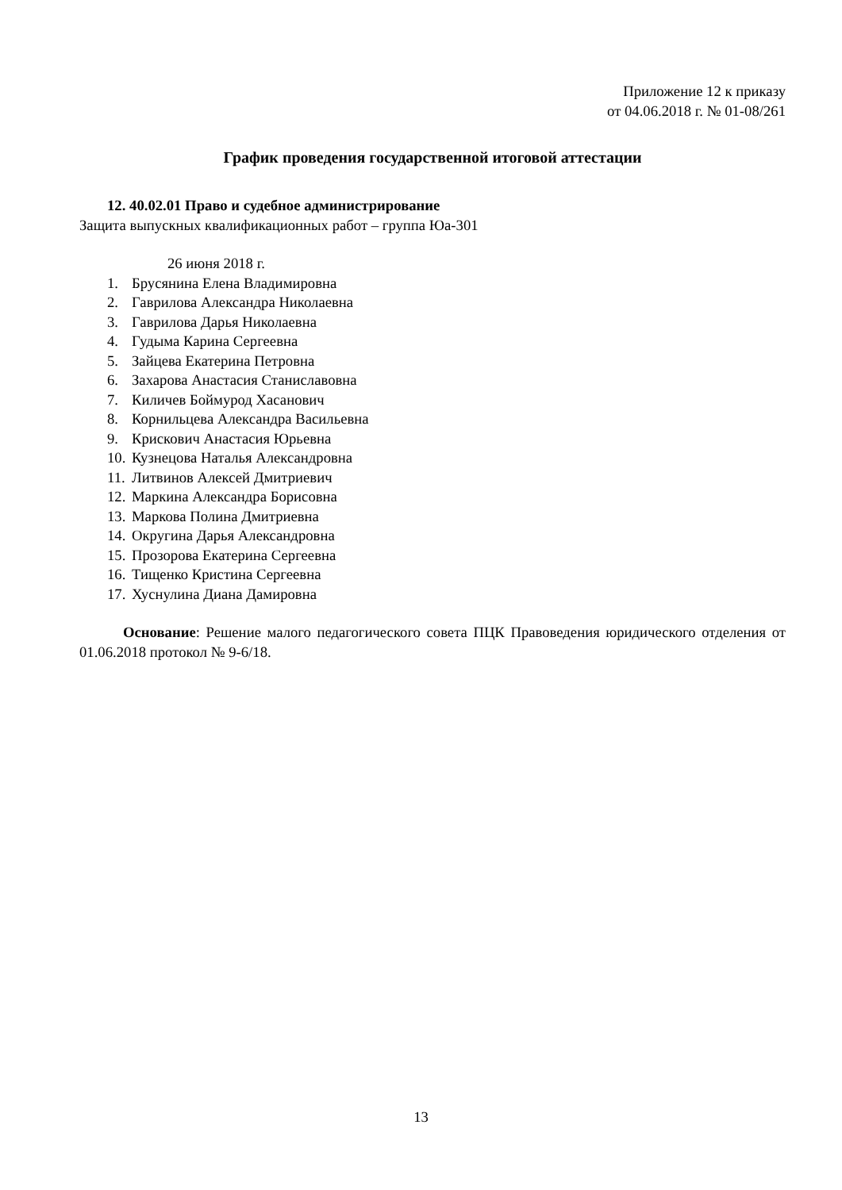Приложение 12 к приказу
от 04.06.2018 г. № 01-08/261
График проведения государственной итоговой аттестации
12. 40.02.01 Право и судебное администрирование
Защита выпускных квалификационных работ – группа Юа-301
26 июня 2018 г.
1. Брусянина Елена Владимировна
2. Гаврилова Александра Николаевна
3. Гаврилова Дарья Николаевна
4. Гудыма Карина Сергеевна
5. Зайцева Екатерина Петровна
6. Захарова Анастасия Станиславовна
7. Киличев Боймурод Хасанович
8. Корнильцева Александра Васильевна
9. Крискович Анастасия Юрьевна
10. Кузнецова Наталья Александровна
11. Литвинов Алексей Дмитриевич
12. Маркина Александра Борисовна
13. Маркова Полина Дмитриевна
14. Округина Дарья Александровна
15. Прозорова Екатерина Сергеевна
16. Тищенко Кристина Сергеевна
17. Хуснулина Диана Дамировна
Основание: Решение малого педагогического совета ПЦК Правоведения юридического отделения от 01.06.2018 протокол № 9-6/18.
13